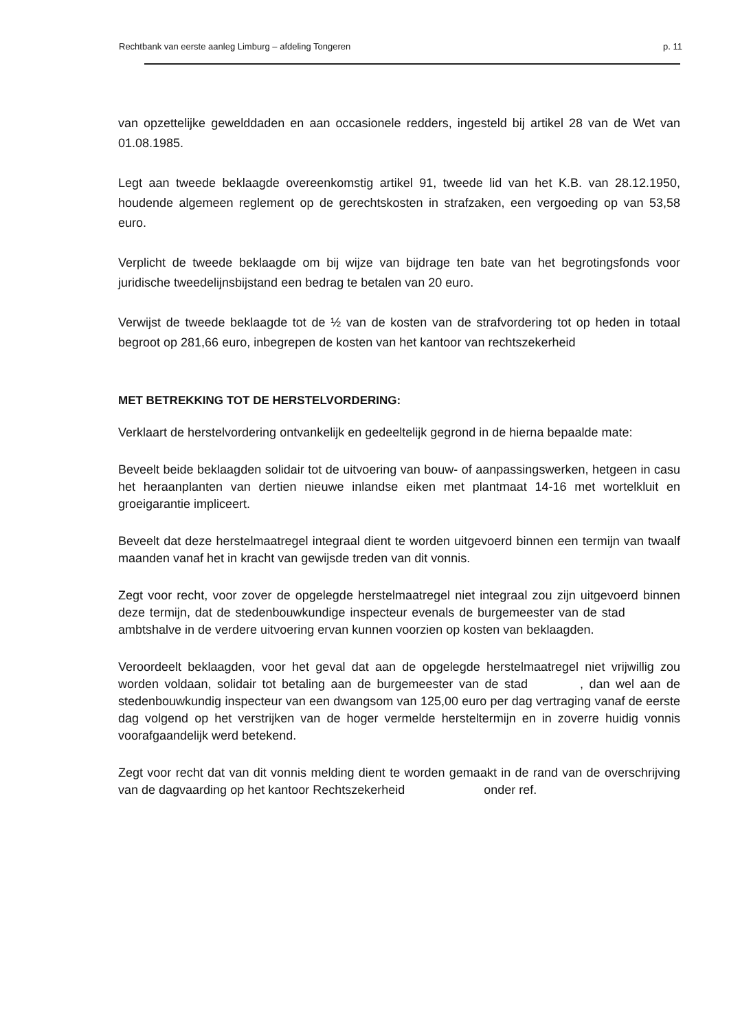Rechtbank van eerste aanleg Limburg – afdeling Tongeren p. 11
van opzettelijke gewelddaden en aan occasionele redders, ingesteld bij artikel 28 van de Wet van 01.08.1985.
Legt aan tweede beklaagde overeenkomstig artikel 91, tweede lid van het K.B. van 28.12.1950, houdende algemeen reglement op de gerechtskosten in strafzaken, een vergoeding op van 53,58 euro.
Verplicht de tweede beklaagde om bij wijze van bijdrage ten bate van het begrotingsfonds voor juridische tweedelijnsbijstand een bedrag te betalen van 20 euro.
Verwijst de tweede beklaagde tot de ½ van de kosten van de strafvordering tot op heden in totaal begroot op 281,66 euro, inbegrepen de kosten van het kantoor van rechtszekerheid
MET BETREKKING TOT DE HERSTELVORDERING:
Verklaart de herstelvordering ontvankelijk en gedeeltelijk gegrond in de hierna bepaalde mate:
Beveelt beide beklaagden solidair tot de uitvoering van bouw- of aanpassingswerken, hetgeen in casu het heraanplanten van dertien nieuwe inlandse eiken met plantmaat 14-16 met wortelkluit en groeigarantie impliceert.
Beveelt dat deze herstelmaatregel integraal dient te worden uitgevoerd binnen een termijn van twaalf maanden vanaf het in kracht van gewijsde treden van dit vonnis.
Zegt voor recht, voor zover de opgelegde herstelmaatregel niet integraal zou zijn uitgevoerd binnen deze termijn, dat de stedenbouwkundige inspecteur evenals de burgemeester van de stad ambtshalve in de verdere uitvoering ervan kunnen voorzien op kosten van beklaagden.
Veroordeelt beklaagden, voor het geval dat aan de opgelegde herstelmaatregel niet vrijwillig zou worden voldaan, solidair tot betaling aan de burgemeester van de stad , dan wel aan de stedenbouwkundig inspecteur van een dwangsom van 125,00 euro per dag vertraging vanaf de eerste dag volgend op het verstrijken van de hoger vermelde hersteltermijn en in zoverre huidig vonnis voorafgaandelijk werd betekend.
Zegt voor recht dat van dit vonnis melding dient te worden gemaakt in de rand van de overschrijving van de dagvaarding op het kantoor Rechtszekerheid onder ref.